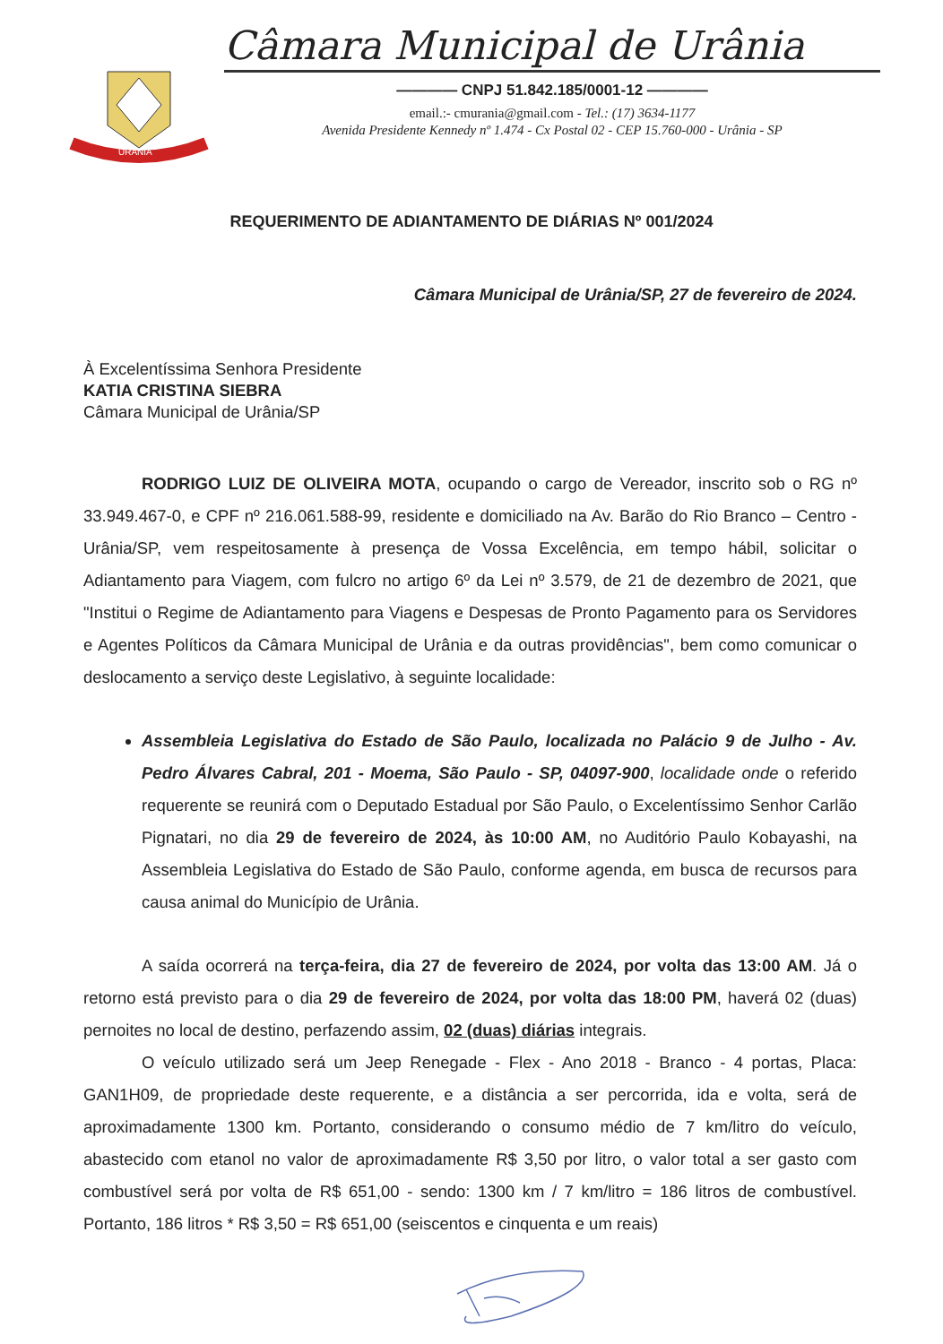URÂNIA
Câmara Municipal de Urânia
———— CNPJ 51.842.185/0001-12 ————
email.:- cmurania@gmail.com - Tel.: (17) 3634-1177
Avenida Presidente Kennedy nº 1.474 - Cx Postal 02 - CEP 15.760-000 - Urânia - SP
REQUERIMENTO DE ADIANTAMENTO DE DIÁRIAS Nº 001/2024
Câmara Municipal de Urânia/SP, 27 de fevereiro de 2024.
À Excelentíssima Senhora Presidente
KATIA CRISTINA SIEBRA
Câmara Municipal de Urânia/SP
RODRIGO LUIZ DE OLIVEIRA MOTA, ocupando o cargo de Vereador, inscrito sob o RG nº 33.949.467-0, e CPF nº 216.061.588-99, residente e domiciliado na Av. Barão do Rio Branco – Centro - Urânia/SP, vem respeitosamente à presença de Vossa Excelência, em tempo hábil, solicitar o Adiantamento para Viagem, com fulcro no artigo 6º da Lei nº 3.579, de 21 de dezembro de 2021, que "Institui o Regime de Adiantamento para Viagens e Despesas de Pronto Pagamento para os Servidores e Agentes Políticos da Câmara Municipal de Urânia e da outras providências", bem como comunicar o deslocamento a serviço deste Legislativo, à seguinte localidade:
Assembleia Legislativa do Estado de São Paulo, localizada no Palácio 9 de Julho - Av. Pedro Álvares Cabral, 201 - Moema, São Paulo - SP, 04097-900, localidade onde o referido requerente se reunirá com o Deputado Estadual por São Paulo, o Excelentíssimo Senhor Carlão Pignatari, no dia 29 de fevereiro de 2024, às 10:00 AM, no Auditório Paulo Kobayashi, na Assembleia Legislativa do Estado de São Paulo, conforme agenda, em busca de recursos para causa animal do Município de Urânia.
A saída ocorrerá na terça-feira, dia 27 de fevereiro de 2024, por volta das 13:00 AM. Já o retorno está previsto para o dia 29 de fevereiro de 2024, por volta das 18:00 PM, haverá 02 (duas) pernoites no local de destino, perfazendo assim, 02 (duas) diárias integrais.
O veículo utilizado será um Jeep Renegade - Flex - Ano 2018 - Branco - 4 portas, Placa: GAN1H09, de propriedade deste requerente, e a distância a ser percorrida, ida e volta, será de aproximadamente 1300 km. Portanto, considerando o consumo médio de 7 km/litro do veículo, abastecido com etanol no valor de aproximadamente R$ 3,50 por litro, o valor total a ser gasto com combustível será por volta de R$ 651,00 - sendo: 1300 km / 7 km/litro = 186 litros de combustível. Portanto, 186 litros * R$ 3,50 = R$ 651,00 (seiscentos e cinquenta e um reais)